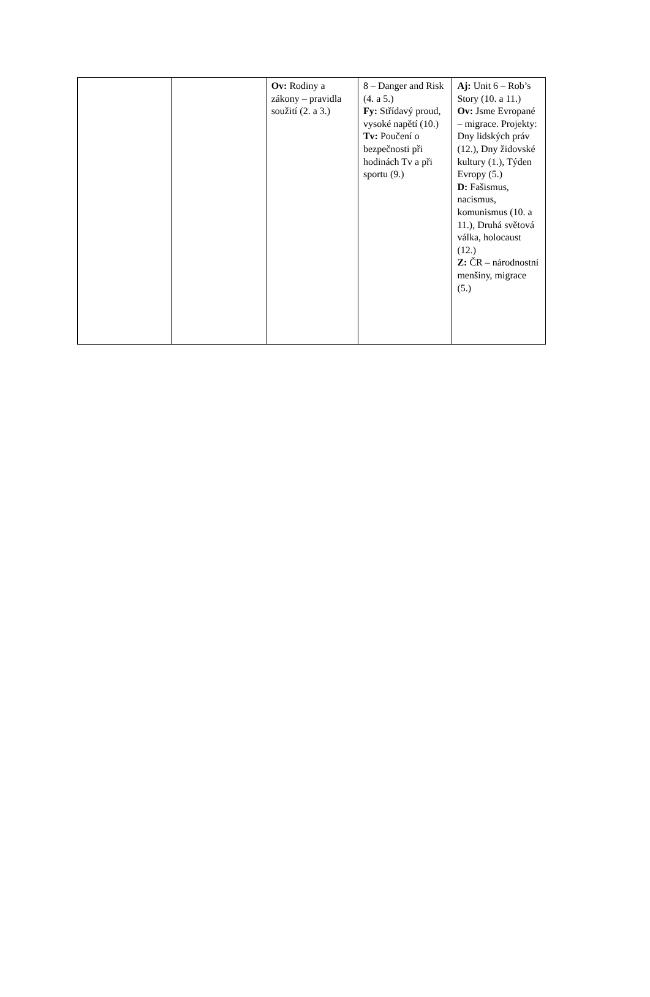| | | Ov: Rodiny a zákony – pravidla soužití (2. a 3.) | 8 – Danger and Risk (4. a 5.) Fy: Střídavý proud, vysoké napětí (10.) Tv: Poučení o bezpečnosti při hodinách Tv a při sportu (9.) | Aj: Unit 6 – Rob’s Story (10. a 11.) Ov: Jsme Evropané – migrace. Projekty: Dny lidských práv (12.), Dny židovské kultury (1.), Týden Evropy (5.) D: Fašismus, nacismus, komunismus (10. a 11.), Druhá světová válka, holocaust (12.) Z: ČR – národnostní menšiny, migrace (5.) |